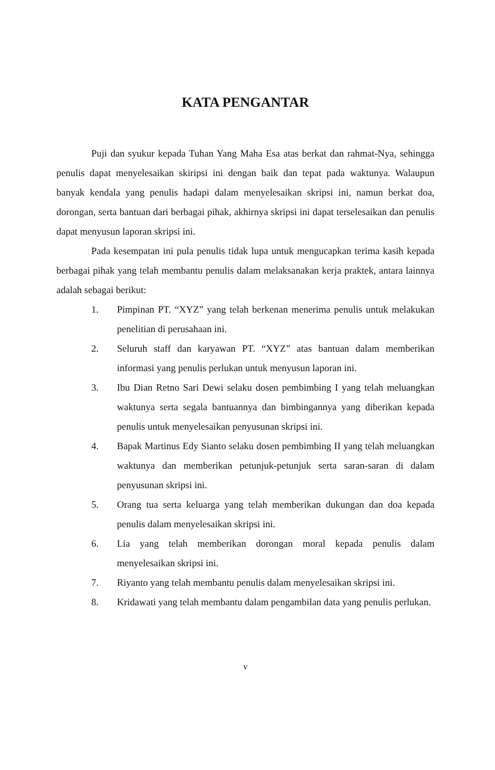KATA PENGANTAR
Puji dan syukur kepada Tuhan Yang Maha Esa atas berkat dan rahmat-Nya, sehingga penulis dapat menyelesaikan skiripsi ini dengan baik dan tepat pada waktunya. Walaupun banyak kendala yang penulis hadapi dalam menyelesaikan skripsi ini, namun berkat doa, dorongan, serta bantuan dari berbagai pihak, akhirnya skripsi ini dapat terselesaikan dan penulis dapat menyusun laporan skripsi ini.
Pada kesempatan ini pula penulis tidak lupa untuk mengucapkan terima kasih kepada berbagai pihak yang telah membantu penulis dalam melaksanakan kerja praktek, antara lainnya adalah sebagai berikut:
1. Pimpinan PT. “XYZ” yang telah berkenan menerima penulis untuk melakukan penelitian di perusahaan ini.
2. Seluruh staff dan karyawan PT. “XYZ” atas bantuan dalam memberikan informasi yang penulis perlukan untuk menyusun laporan ini.
3. Ibu Dian Retno Sari Dewi selaku dosen pembimbing I yang telah meluangkan waktunya serta segala bantuannya dan bimbingannya yang diberikan kepada penulis untuk menyelesaikan penyusunan skripsi ini.
4. Bapak Martinus Edy Sianto selaku dosen pembimbing II yang telah meluangkan waktunya dan memberikan petunjuk-petunjuk serta saran-saran di dalam penyusunan skripsi ini.
5. Orang tua serta keluarga yang telah memberikan dukungan dan doa kepada penulis dalam menyelesaikan skripsi ini.
6. Lia yang telah memberikan dorongan moral kepada penulis dalam menyelesaikan skripsi ini.
7. Riyanto yang telah membantu penulis dalam menyelesaikan skripsi ini.
8. Kridawati yang telah membantu dalam pengambilan data yang penulis perlukan.
v